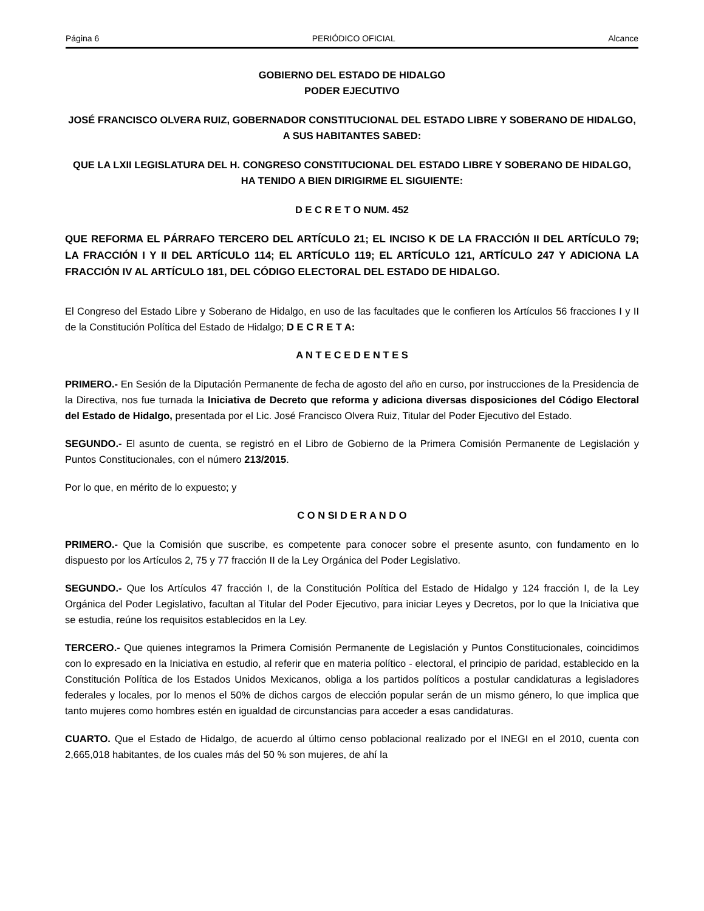Página 6 PERIÓDICO OFICIAL Alcance
GOBIERNO DEL ESTADO DE HIDALGO
PODER EJECUTIVO
JOSÉ FRANCISCO OLVERA RUIZ, GOBERNADOR CONSTITUCIONAL DEL ESTADO LIBRE Y SOBERANO DE HIDALGO, A SUS HABITANTES SABED:
QUE LA LXII LEGISLATURA DEL H. CONGRESO CONSTITUCIONAL DEL ESTADO LIBRE Y SOBERANO DE HIDALGO, HA TENIDO A BIEN DIRIGIRME EL SIGUIENTE:
D E C R E T O NUM. 452
QUE REFORMA EL PÁRRAFO TERCERO DEL ARTÍCULO 21; EL INCISO K DE LA FRACCIÓN II DEL ARTÍCULO 79; LA FRACCIÓN I Y II DEL ARTÍCULO 114; EL ARTÍCULO 119; EL ARTÍCULO 121, ARTÍCULO 247 Y ADICIONA LA FRACCIÓN IV AL ARTÍCULO 181, DEL CÓDIGO ELECTORAL DEL ESTADO DE HIDALGO.
El Congreso del Estado Libre y Soberano de Hidalgo, en uso de las facultades que le confieren los Artículos 56 fracciones I y II de la Constitución Política del Estado de Hidalgo; D E C R E T A:
A N T E C E D E N T E S
PRIMERO.- En Sesión de la Diputación Permanente de fecha de agosto del año en curso, por instrucciones de la Presidencia de la Directiva, nos fue turnada la Iniciativa de Decreto que reforma y adiciona diversas disposiciones del Código Electoral del Estado de Hidalgo, presentada por el Lic. José Francisco Olvera Ruiz, Titular del Poder Ejecutivo del Estado.
SEGUNDO.- El asunto de cuenta, se registró en el Libro de Gobierno de la Primera Comisión Permanente de Legislación y Puntos Constitucionales, con el número 213/2015.
Por lo que, en mérito de lo expuesto; y
C O N SI D E R A N D O
PRIMERO.- Que la Comisión que suscribe, es competente para conocer sobre el presente asunto, con fundamento en lo dispuesto por los Artículos 2, 75 y 77 fracción II de la Ley Orgánica del Poder Legislativo.
SEGUNDO.- Que los Artículos 47 fracción I, de la Constitución Política del Estado de Hidalgo y 124 fracción I, de la Ley Orgánica del Poder Legislativo, facultan al Titular del Poder Ejecutivo, para iniciar Leyes y Decretos, por lo que la Iniciativa que se estudia, reúne los requisitos establecidos en la Ley.
TERCERO.- Que quienes integramos la Primera Comisión Permanente de Legislación y Puntos Constitucionales, coincidimos con lo expresado en la Iniciativa en estudio, al referir que en materia político - electoral, el principio de paridad, establecido en la Constitución Política de los Estados Unidos Mexicanos, obliga a los partidos políticos a postular candidaturas a legisladores federales y locales, por lo menos el 50% de dichos cargos de elección popular serán de un mismo género, lo que implica que tanto mujeres como hombres estén en igualdad de circunstancias para acceder a esas candidaturas.
CUARTO. Que el Estado de Hidalgo, de acuerdo al último censo poblacional realizado por el INEGI en el 2010, cuenta con 2,665,018 habitantes, de los cuales más del 50 % son mujeres, de ahí la